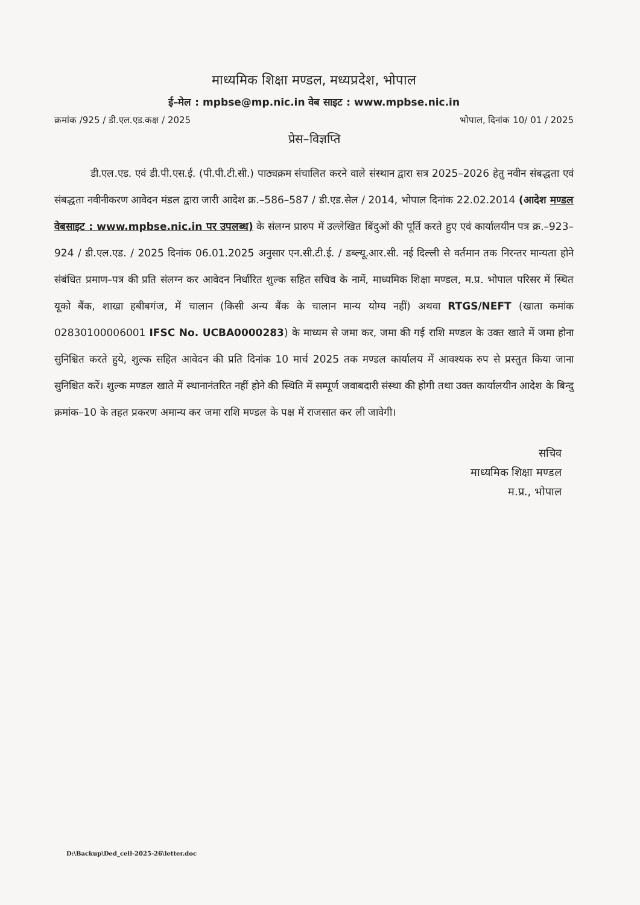माध्यमिक शिक्षा मण्डल, मध्यप्रदेश, भोपाल
ई–मेल : mpbse@mp.nic.in वेब साइट : www.mpbse.nic.in
क्रमांक /925 / डी.एल.एड.कक्ष / 2025 भोपाल, दिनांक 10/ 01 / 2025
प्रेस–विज्ञप्ति
डी.एल.एड. एवं डी.पी.एस.ई. (पी.पी.टी.सी.) पाठ्यक्रम संचालित करने वाले संस्थान द्वारा सत्र 2025–2026 हेतु नवीन संबद्धता एवं संबद्धता नवीनीकरण आवेदन मंडल द्वारा जारी आदेश क्र.–586–587 / डी.एड.सेल / 2014, भोपाल दिनांक 22.02.2014 (आदेश मण्डल वेबसाइट : www.mpbse.nic.in पर उपलब्ध) के संलग्न प्रारुप में उल्लेखित बिंदुओं की पूर्ति करते हुए एवं कार्यालयीन पत्र क्र.–923–924 / डी.एल.एड. / 2025 दिनांक 06.01.2025 अनुसार एन.सी.टी.ई. / डब्ल्यू.आर.सी. नई दिल्ली से वर्तमान तक निरन्तर मान्यता होने संबंधित प्रमाण–पत्र की प्रति संलग्न कर आवेदन निर्धारित शुल्क सहित सचिव के नामें, माध्यमिक शिक्षा मण्डल, म.प्र. भोपाल परिसर में स्थित यूको बैंक, शाखा हबीबगंज, में चालान (किसी अन्य बैंक के चालान मान्य योग्य नहीं) अथवा RTGS/NEFT (खाता कमांक 02830100006001 IFSC No. UCBA0000283) के माध्यम से जमा कर, जमा की गई राशि मण्डल के उक्त खाते में जमा होना सुनिश्चित करते हुये, शुल्क सहित आवेदन की प्रति दिनांक 10 मार्च 2025 तक मण्डल कार्यालय में आवश्यक रुप से प्रस्तुत किया जाना सुनिश्चित करें। शुल्क मण्डल खाते में स्थानानंतरित नहीं होने की स्थिति में सम्पूर्ण जवाबदारी संस्था की होगी तथा उक्त कार्यालयीन आदेश के बिन्दु क्रमांक–10 के तहत प्रकरण अमान्य कर जमा राशि मण्डल के पक्ष में राजसात कर ली जावेगी।
सचिव
माध्यमिक शिक्षा मण्डल
म.प्र., भोपाल
D:\Backup\Ded_cell-2025-26\letter.doc